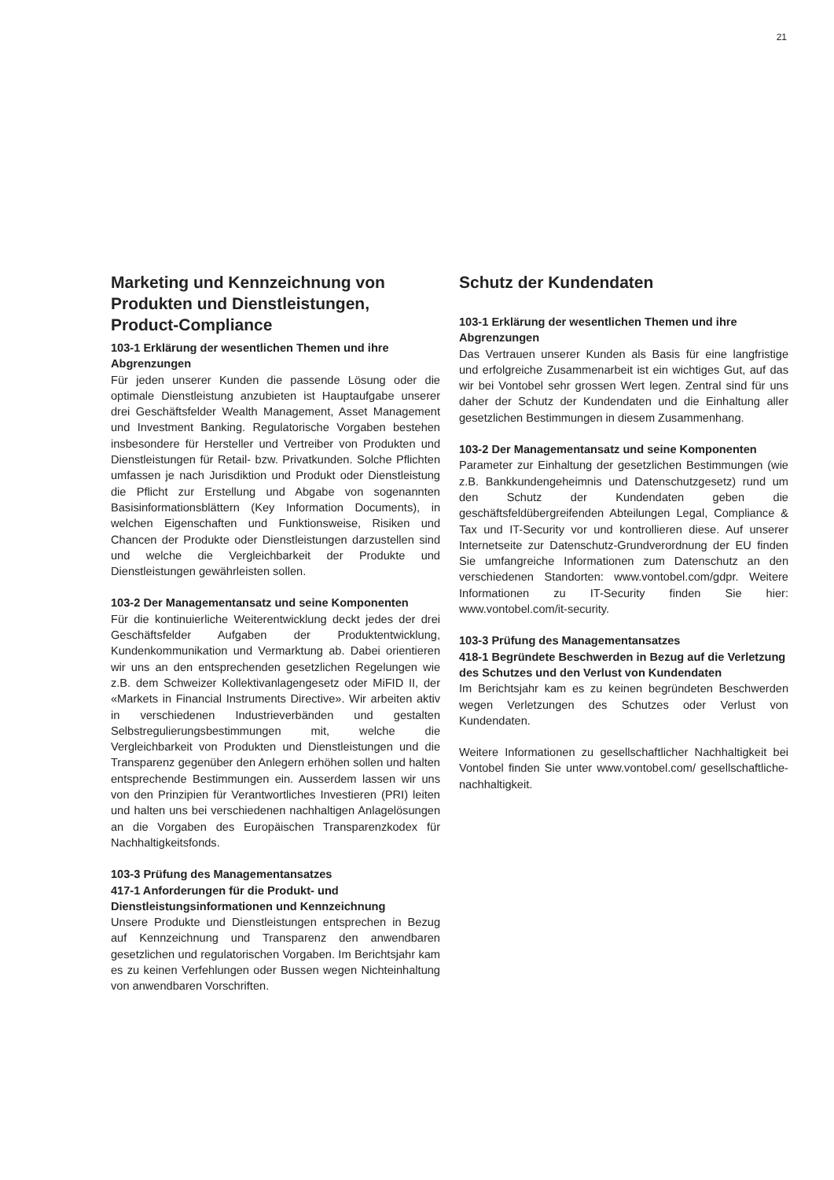21
Marketing und Kennzeichnung von Produkten und Dienstleistungen, Product-Compliance
103-1 Erklärung der wesentlichen Themen und ihre Abgrenzungen
Für jeden unserer Kunden die passende Lösung oder die optimale Dienstleistung anzubieten ist Hauptaufgabe unserer drei Geschäftsfelder Wealth Management, Asset Management und Investment Banking. Regulatorische Vorgaben bestehen insbesondere für Hersteller und Vertreiber von Produkten und Dienstleistungen für Retail- bzw. Privatkunden. Solche Pflichten umfassen je nach Jurisdiktion und Produkt oder Dienstleistung die Pflicht zur Erstellung und Abgabe von sogenannten Basisinformationsblättern (Key Information Documents), in welchen Eigenschaften und Funktionsweise, Risiken und Chancen der Produkte oder Dienstleistungen darzustellen sind und welche die Vergleichbarkeit der Produkte und Dienstleistungen gewährleisten sollen.
103-2 Der Managementansatz und seine Komponenten
Für die kontinuierliche Weiterentwicklung deckt jedes der drei Geschäftsfelder Aufgaben der Produktentwicklung, Kundenkommunikation und Vermarktung ab. Dabei orientieren wir uns an den entsprechenden gesetzlichen Regelungen wie z.B. dem Schweizer Kollektivanlagengesetz oder MiFID II, der «Markets in Financial Instruments Directive». Wir arbeiten aktiv in verschiedenen Industrieverbänden und gestalten Selbstregulierungsbestimmungen mit, welche die Vergleichbarkeit von Produkten und Dienstleistungen und die Transparenz gegenüber den Anlegern erhöhen sollen und halten entsprechende Bestimmungen ein. Ausserdem lassen wir uns von den Prinzipien für Verantwortliches Investieren (PRI) leiten und halten uns bei verschiedenen nachhaltigen Anlagelösungen an die Vorgaben des Europäischen Transparenzkodex für Nachhaltigkeitsfonds.
103-3 Prüfung des Managementansatzes
417-1 Anforderungen für die Produkt- und Dienstleistungsinformationen und Kennzeichnung
Unsere Produkte und Dienstleistungen entsprechen in Bezug auf Kennzeichnung und Transparenz den anwendbaren gesetzlichen und regulatorischen Vorgaben. Im Berichtsjahr kam es zu keinen Verfehlungen oder Bussen wegen Nichteinhaltung von anwendbaren Vorschriften.
Schutz der Kundendaten
103-1 Erklärung der wesentlichen Themen und ihre Abgrenzungen
Das Vertrauen unserer Kunden als Basis für eine langfristige und erfolgreiche Zusammenarbeit ist ein wichtiges Gut, auf das wir bei Vontobel sehr grossen Wert legen. Zentral sind für uns daher der Schutz der Kundendaten und die Einhaltung aller gesetzlichen Bestimmungen in diesem Zusammenhang.
103-2 Der Managementansatz und seine Komponenten
Parameter zur Einhaltung der gesetzlichen Bestimmungen (wie z.B. Bankkundengeheimnis und Datenschutzgesetz) rund um den Schutz der Kundendaten geben die geschäftsfeldübergreifenden Abteilungen Legal, Compliance & Tax und IT-Security vor und kontrollieren diese. Auf unserer Internetseite zur Datenschutz-Grundverordnung der EU finden Sie umfangreiche Informationen zum Datenschutz an den verschiedenen Standorten: www.vontobel.com/gdpr. Weitere Informationen zu IT-Security finden Sie hier: www.vontobel.com/it-security.
103-3 Prüfung des Managementansatzes
418-1 Begründete Beschwerden in Bezug auf die Verletzung des Schutzes und den Verlust von Kundendaten
Im Berichtsjahr kam es zu keinen begründeten Beschwerden wegen Verletzungen des Schutzes oder Verlust von Kundendaten.
Weitere Informationen zu gesellschaftlicher Nachhaltigkeit bei Vontobel finden Sie unter www.vontobel.com/ gesellschaftliche-nachhaltigkeit.